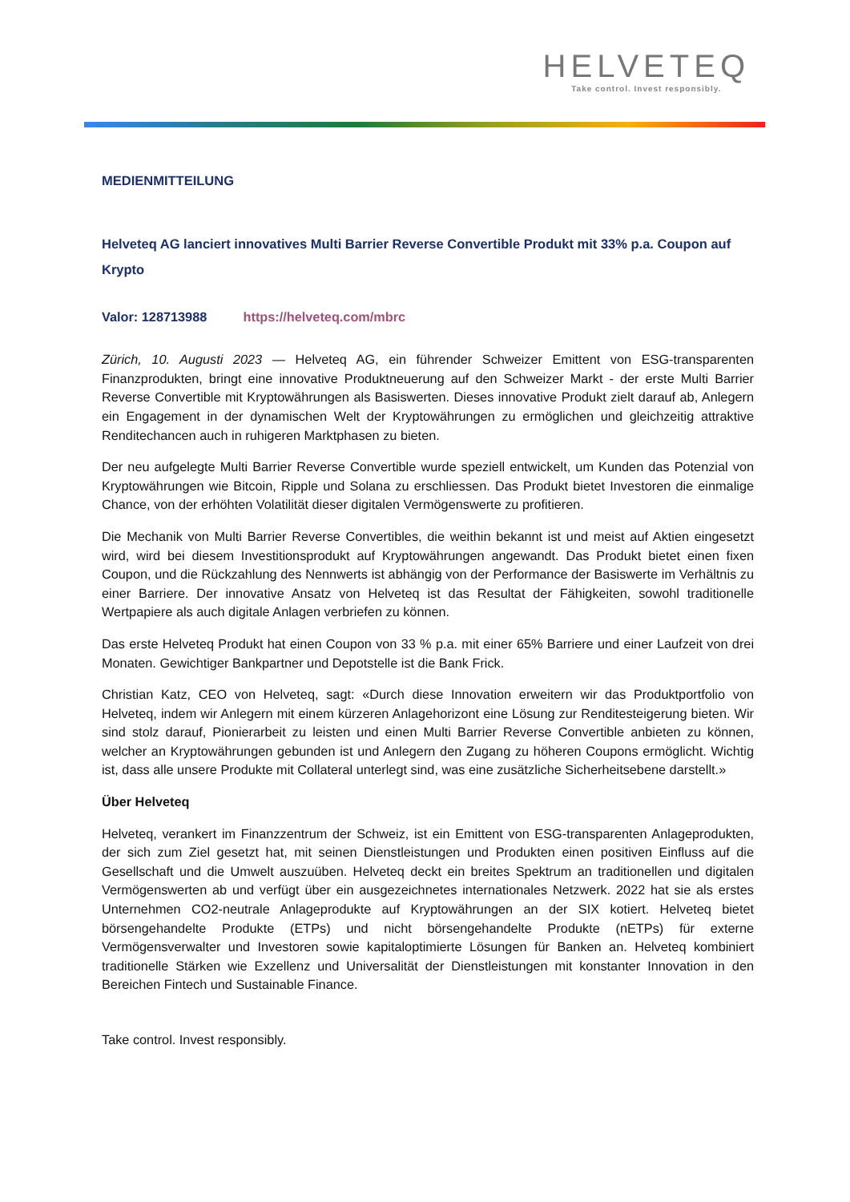HELVETEQ
Take control. Invest responsibly.
MEDIENMITTEILUNG
Helveteq AG lanciert innovatives Multi Barrier Reverse Convertible Produkt mit 33% p.a. Coupon auf Krypto
Valor: 128713988 https://helveteq.com/mbrc
Zürich, 10. Augusti 2023 — Helveteq AG, ein führender Schweizer Emittent von ESG-transparenten Finanzprodukten, bringt eine innovative Produktneuerung auf den Schweizer Markt - der erste Multi Barrier Reverse Convertible mit Kryptowährungen als Basiswerten. Dieses innovative Produkt zielt darauf ab, Anlegern ein Engagement in der dynamischen Welt der Kryptowährungen zu ermöglichen und gleichzeitig attraktive Renditechancen auch in ruhigeren Marktphasen zu bieten.
Der neu aufgelegte Multi Barrier Reverse Convertible wurde speziell entwickelt, um Kunden das Potenzial von Kryptowährungen wie Bitcoin, Ripple und Solana zu erschliessen. Das Produkt bietet Investoren die einmalige Chance, von der erhöhten Volatilität dieser digitalen Vermögenswerte zu profitieren.
Die Mechanik von Multi Barrier Reverse Convertibles, die weithin bekannt ist und meist auf Aktien eingesetzt wird, wird bei diesem Investitionsprodukt auf Kryptowährungen angewandt. Das Produkt bietet einen fixen Coupon, und die Rückzahlung des Nennwerts ist abhängig von der Performance der Basiswerte im Verhältnis zu einer Barriere. Der innovative Ansatz von Helveteq ist das Resultat der Fähigkeiten, sowohl traditionelle Wertpapiere als auch digitale Anlagen verbriefen zu können.
Das erste Helveteq Produkt hat einen Coupon von 33 % p.a. mit einer 65% Barriere und einer Laufzeit von drei Monaten. Gewichtiger Bankpartner und Depotstelle ist die Bank Frick.
Christian Katz, CEO von Helveteq, sagt: «Durch diese Innovation erweitern wir das Produktportfolio von Helveteq, indem wir Anlegern mit einem kürzeren Anlagehorizont eine Lösung zur Renditesteigerung bieten. Wir sind stolz darauf, Pionierarbeit zu leisten und einen Multi Barrier Reverse Convertible anbieten zu können, welcher an Kryptowährungen gebunden ist und Anlegern den Zugang zu höheren Coupons ermöglicht. Wichtig ist, dass alle unsere Produkte mit Collateral unterlegt sind, was eine zusätzliche Sicherheitsebene darstellt.»
Über Helveteq
Helveteq, verankert im Finanzzentrum der Schweiz, ist ein Emittent von ESG-transparenten Anlageprodukten, der sich zum Ziel gesetzt hat, mit seinen Dienstleistungen und Produkten einen positiven Einfluss auf die Gesellschaft und die Umwelt auszuüben. Helveteq deckt ein breites Spektrum an traditionellen und digitalen Vermögenswerten ab und verfügt über ein ausgezeichnetes internationales Netzwerk. 2022 hat sie als erstes Unternehmen CO2-neutrale Anlageprodukte auf Kryptowährungen an der SIX kotiert. Helveteq bietet börsengehandelte Produkte (ETPs) und nicht börsengehandelte Produkte (nETPs) für externe Vermögensverwalter und Investoren sowie kapitaloptimierte Lösungen für Banken an. Helveteq kombiniert traditionelle Stärken wie Exzellenz und Universalität der Dienstleistungen mit konstanter Innovation in den Bereichen Fintech und Sustainable Finance.
Take control. Invest responsibly.